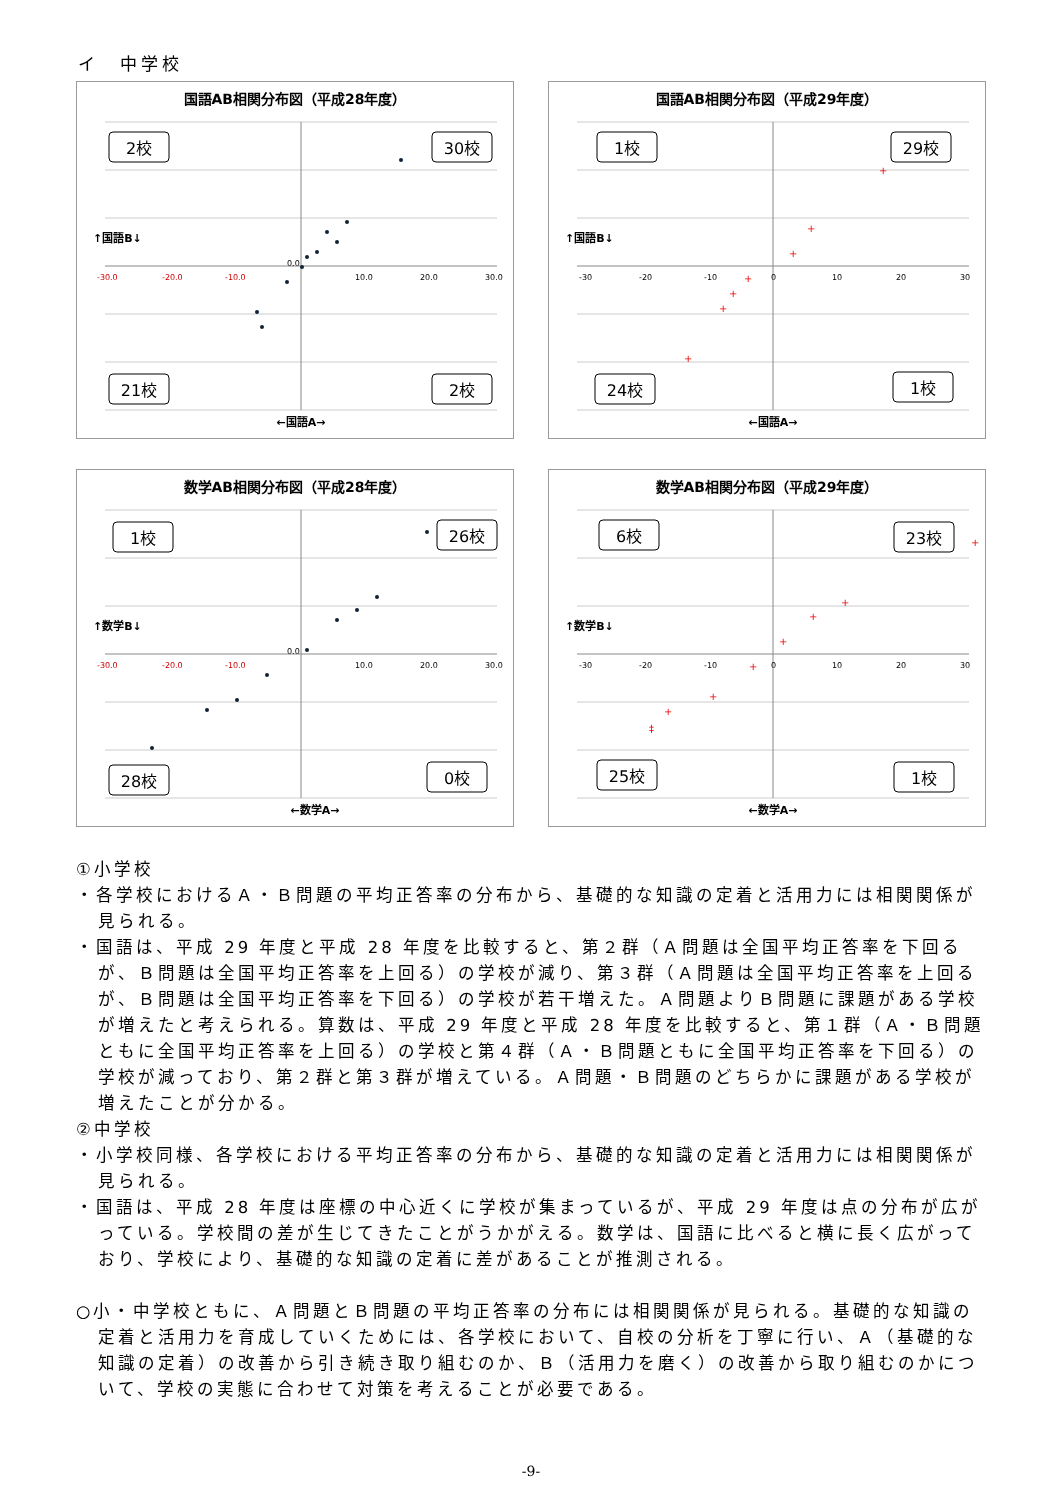イ　中学校
国語AB相関分布図（平成28年度）
-30.0
-20.0
-10.0
0.0
10.0
20.0
30.0
2校
30校
21校
2校
↑国語B↓
←国語A→
国語AB相関分布図（平成29年度）
-30
-20
-10
0
10
20
30
+
+
+
+
+
+
+
1校
29校
24校
1校
↑国語B↓
←国語A→
数学AB相関分布図（平成28年度）
-30.0
-20.0
-10.0
0.0
10.0
20.0
30.0
1校
26校
28校
0校
↑数学B↓
←数学A→
数学AB相関分布図（平成29年度）
-30
-20
-10
0
10
20
30
+
+
+
+
+
+
+
‡
6校
23校
25校
1校
↑数学B↓
←数学A→
①小学校
・各学校におけるＡ・Ｂ問題の平均正答率の分布から、基礎的な知識の定着と活用力には相関関係が見られる。
・国語は、平成 29 年度と平成 28 年度を比較すると、第２群（Ａ問題は全国平均正答率を下回るが、Ｂ問題は全国平均正答率を上回る）の学校が減り、第３群（Ａ問題は全国平均正答率を上回るが、Ｂ問題は全国平均正答率を下回る）の学校が若干増えた。Ａ問題よりＢ問題に課題がある学校が増えたと考えられる。算数は、平成 29 年度と平成 28 年度を比較すると、第１群（Ａ・Ｂ問題ともに全国平均正答率を上回る）の学校と第４群（Ａ・Ｂ問題ともに全国平均正答率を下回る）の学校が減っており、第２群と第３群が増えている。Ａ問題・Ｂ問題のどちらかに課題がある学校が増えたことが分かる。
②中学校
・小学校同様、各学校における平均正答率の分布から、基礎的な知識の定着と活用力には相関関係が見られる。
・国語は、平成 28 年度は座標の中心近くに学校が集まっているが、平成 29 年度は点の分布が広がっている。学校間の差が生じてきたことがうかがえる。数学は、国語に比べると横に長く広がっており、学校により、基礎的な知識の定着に差があることが推測される。
○小・中学校ともに、Ａ問題とＢ問題の平均正答率の分布には相関関係が見られる。基礎的な知識の定着と活用力を育成していくためには、各学校において、自校の分析を丁寧に行い、Ａ（基礎的な知識の定着）の改善から引き続き取り組むのか、Ｂ（活用力を磨く）の改善から取り組むのかについて、学校の実態に合わせて対策を考えることが必要である。
-9-